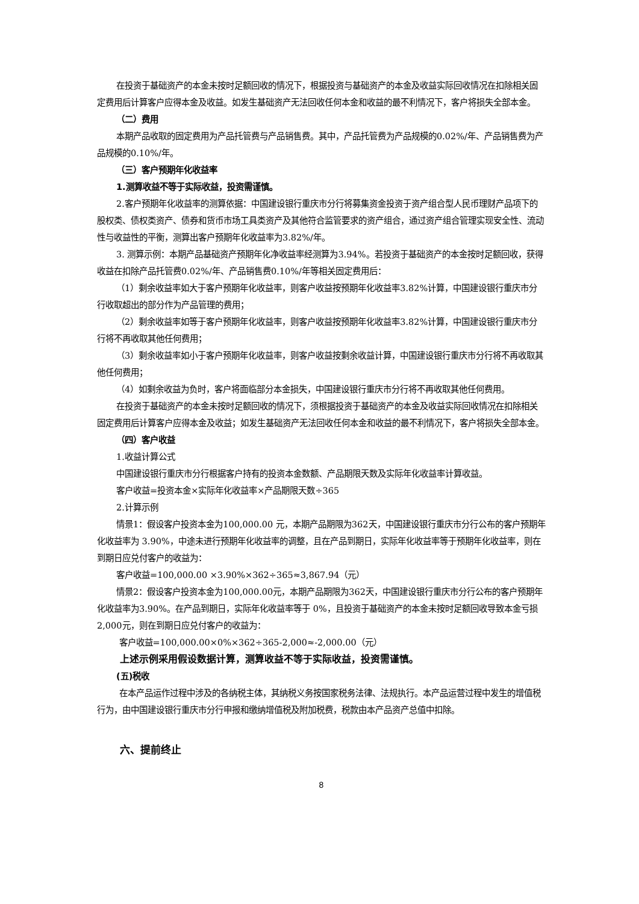在投资于基础资产的本金未按时足额回收的情况下，根据投资与基础资产的本金及收益实际回收情况在扣除相关固定费用后计算客户应得本金及收益。如发生基础资产无法回收任何本金和收益的最不利情况下，客户将损失全部本金。
（二）费用
本期产品收取的固定费用为产品托管费与产品销售费。其中，产品托管费为产品规模的0.02%/年、产品销售费为产品规模的0.10%/年。
（三）客户预期年化收益率
1.测算收益不等于实际收益，投资需谨慎。
2.客户预期年化收益率的测算依据：中国建设银行重庆市分行将募集资金投资于资产组合型人民币理财产品项下的股权类、债权类资产、债券和货币市场工具类资产及其他符合监管要求的资产组合，通过资产组合管理实现安全性、流动性与收益性的平衡，测算出客户预期年化收益率为3.82%/年。
3. 测算示例：本期产品基础资产预期年化净收益率经测算为3.94%。若投资于基础资产的本金按时足额回收，获得收益在扣除产品托管费0.02%/年、产品销售费0.10%/年等相关固定费用后：
（1）剩余收益率如大于客户预期年化收益率，则客户收益按预期年化收益率3.82%计算，中国建设银行重庆市分行收取超出的部分作为产品管理的费用；
（2）剩余收益率如等于客户预期年化收益率，则客户收益按预期年化收益率3.82%计算，中国建设银行重庆市分行将不再收取其他任何费用；
（3）剩余收益率如小于客户预期年化收益率，则客户收益按剩余收益计算，中国建设银行重庆市分行将不再收取其他任何费用；
（4）如剩余收益为负时，客户将面临部分本金损失，中国建设银行重庆市分行将不再收取其他任何费用。
在投资于基础资产的本金未按时足额回收的情况下，须根据投资于基础资产的本金及收益实际回收情况在扣除相关固定费用后计算客户应得本金及收益；如发生基础资产无法回收任何本金和收益的最不利情况下，客户将损失全部本金。
（四）客户收益
1.收益计算公式
中国建设银行重庆市分行根据客户持有的投资本金数额、产品期限天数及实际年化收益率计算收益。
客户收益=投资本金×实际年化收益率×产品期限天数÷365
2.计算示例
情景1：假设客户投资本金为100,000.00 元，本期产品期限为362天，中国建设银行重庆市分行公布的客户预期年化收益率为 3.90%，中途未进行预期年化收益率的调整，且在产品到期日，实际年化收益率等于预期年化收益率，则在到期日应兑付客户的收益为：
客户收益=100,000.00 ×3.90%×362÷365≈3,867.94（元）
情景2：假设客户投资本金为100,000.00元，本期产品期限为362天，中国建设银行重庆市分行公布的客户预期年化收益率为3.90%。在产品到期日，实际年化收益率等于 0%，且投资于基础资产的本金未按时足额回收导致本金亏损2,000元，则在到期日应兑付客户的收益为：
客户收益=100,000.00×0%×362÷365-2,000≈-2,000.00（元）
上述示例采用假设数据计算，测算收益不等于实际收益，投资需谨慎。
(五)税收
在本产品运作过程中涉及的各纳税主体，其纳税义务按国家税务法律、法规执行。本产品运营过程中发生的增值税行为，由中国建设银行重庆市分行申报和缴纳增值税及附加税费，税款由本产品资产总值中扣除。
六、提前终止
8